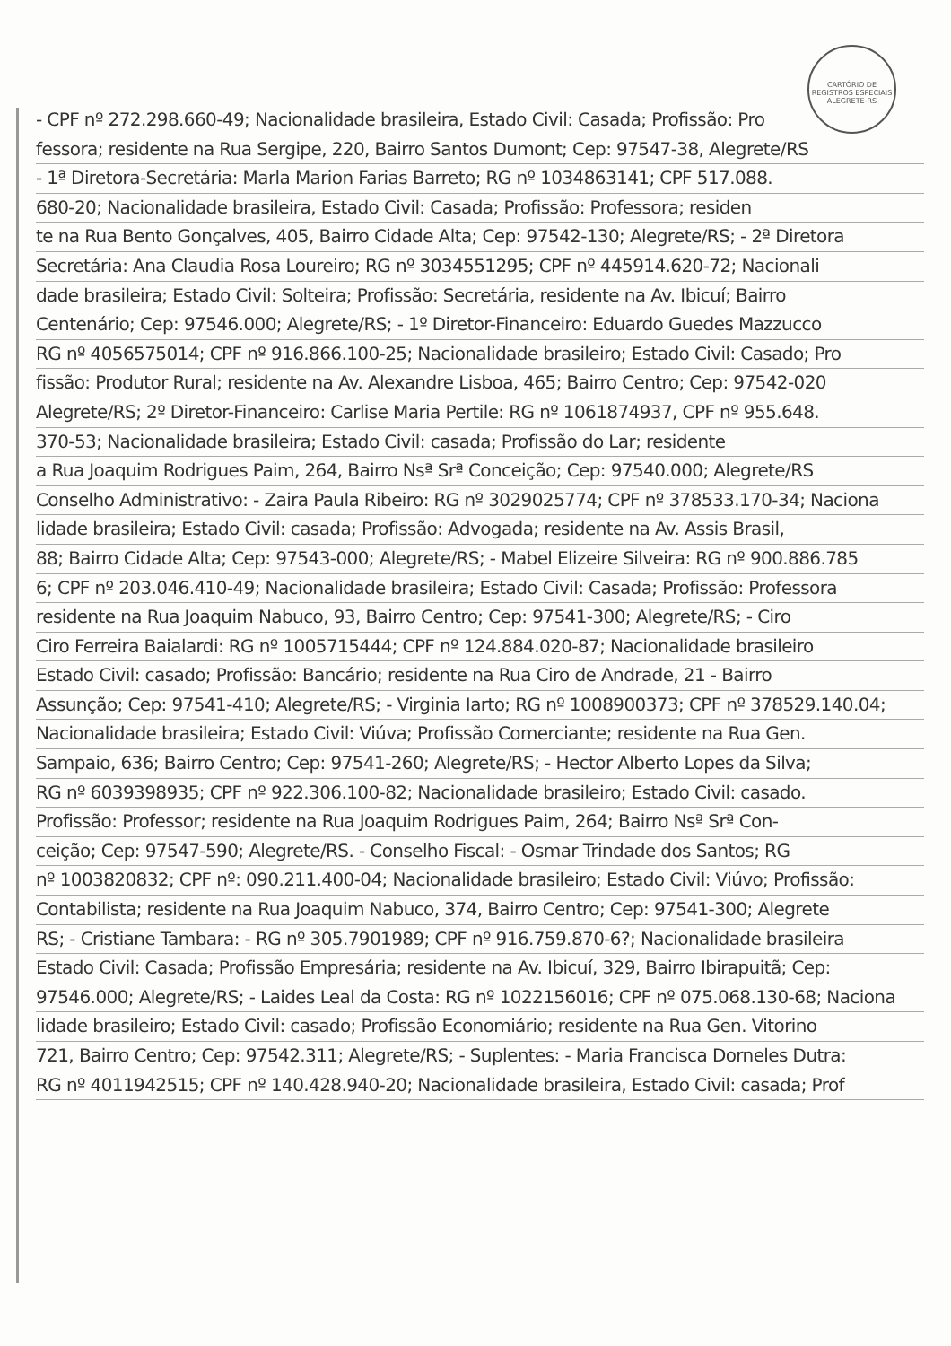CARTÓRIO DE REGISTROS ESPECIAIS ALEGRETE-RS
- CPF nº 272.298.660-49; Nacionalidade brasileira, Estado Civil: Casada; Profissão: Pro
fessora; residente na Rua Sergipe, 220, Bairro Santos Dumont; Cep: 97547-38, Alegrete/RS
- 1ª Diretora-Secretária: Marla Marion Farias Barreto; RG nº 1034863141; CPF 517.088.
680-20; Nacionalidade brasileira, Estado Civil: Casada; Profissão: Professora; residen
te na Rua Bento Gonçalves, 405, Bairro Cidade Alta; Cep: 97542-130; Alegrete/RS; - 2ª Diretora
Secretária: Ana Claudia Rosa Loureiro; RG nº 3034551295; CPF nº 445914.620-72; Nacionali
dade brasileira; Estado Civil: Solteira; Profissão: Secretária, residente na Av. Ibicuí; Bairro
Centenário; Cep: 97546.000; Alegrete/RS; - 1º Diretor-Financeiro: Eduardo Guedes Mazzucco
RG nº 4056575014; CPF nº 916.866.100-25; Nacionalidade brasileiro; Estado Civil: Casado; Pro
fissão: Produtor Rural; residente na Av. Alexandre Lisboa, 465; Bairro Centro; Cep: 97542-020
Alegrete/RS; 2º Diretor-Financeiro: Carlise Maria Pertile: RG nº 1061874937, CPF nº 955.648.
370-53; Nacionalidade brasileira; Estado Civil: casada; Profissão do Lar; residente
a Rua Joaquim Rodrigues Paim, 264, Bairro Nsª Srª Conceição; Cep: 97540.000; Alegrete/RS
Conselho Administrativo: - Zaira Paula Ribeiro: RG nº 3029025774; CPF nº 378533.170-34; Naciona
lidade brasileira; Estado Civil: casada; Profissão: Advogada; residente na Av. Assis Brasil,
88; Bairro Cidade Alta; Cep: 97543-000; Alegrete/RS; - Mabel Elizeire Silveira: RG nº 900.886.785
6; CPF nº 203.046.410-49; Nacionalidade brasileira; Estado Civil: Casada; Profissão: Professora
residente na Rua Joaquim Nabuco, 93, Bairro Centro; Cep: 97541-300; Alegrete/RS; - Ciro
Ciro Ferreira Baialardi: RG nº 1005715444; CPF nº 124.884.020-87; Nacionalidade brasileiro
Estado Civil: casado; Profissão: Bancário; residente na Rua Ciro de Andrade, 21 - Bairro
Assunção; Cep: 97541-410; Alegrete/RS; - Virginia Iarto; RG nº 1008900373; CPF nº 378529.140.04;
Nacionalidade brasileira; Estado Civil: Viúva; Profissão Comerciante; residente na Rua Gen.
Sampaio, 636; Bairro Centro; Cep: 97541-260; Alegrete/RS; - Hector Alberto Lopes da Silva;
RG nº 6039398935; CPF nº 922.306.100-82; Nacionalidade brasileiro; Estado Civil: casado.
Profissão: Professor; residente na Rua Joaquim Rodrigues Paim, 264; Bairro Nsª Srª Con-
ceição; Cep: 97547-590; Alegrete/RS. - Conselho Fiscal: - Osmar Trindade dos Santos; RG
nº 1003820832; CPF nº: 090.211.400-04; Nacionalidade brasileiro; Estado Civil: Viúvo; Profissão:
Contabilista; residente na Rua Joaquim Nabuco, 374, Bairro Centro; Cep: 97541-300; Alegrete
RS; - Cristiane Tambara: - RG nº 305.7901989; CPF nº 916.759.870-6?; Nacionalidade brasileira
Estado Civil: Casada; Profissão Empresária; residente na Av. Ibicuí, 329, Bairro Ibirapuitã; Cep:
97546.000; Alegrete/RS; - Laides Leal da Costa: RG nº 1022156016; CPF nº 075.068.130-68; Naciona
lidade brasileiro; Estado Civil: casado; Profissão Economiário; residente na Rua Gen. Vitorino
721, Bairro Centro; Cep: 97542.311; Alegrete/RS; - Suplentes: - Maria Francisca Dorneles Dutra:
RG nº 4011942515; CPF nº 140.428.940-20; Nacionalidade brasileira, Estado Civil: casada; Prof